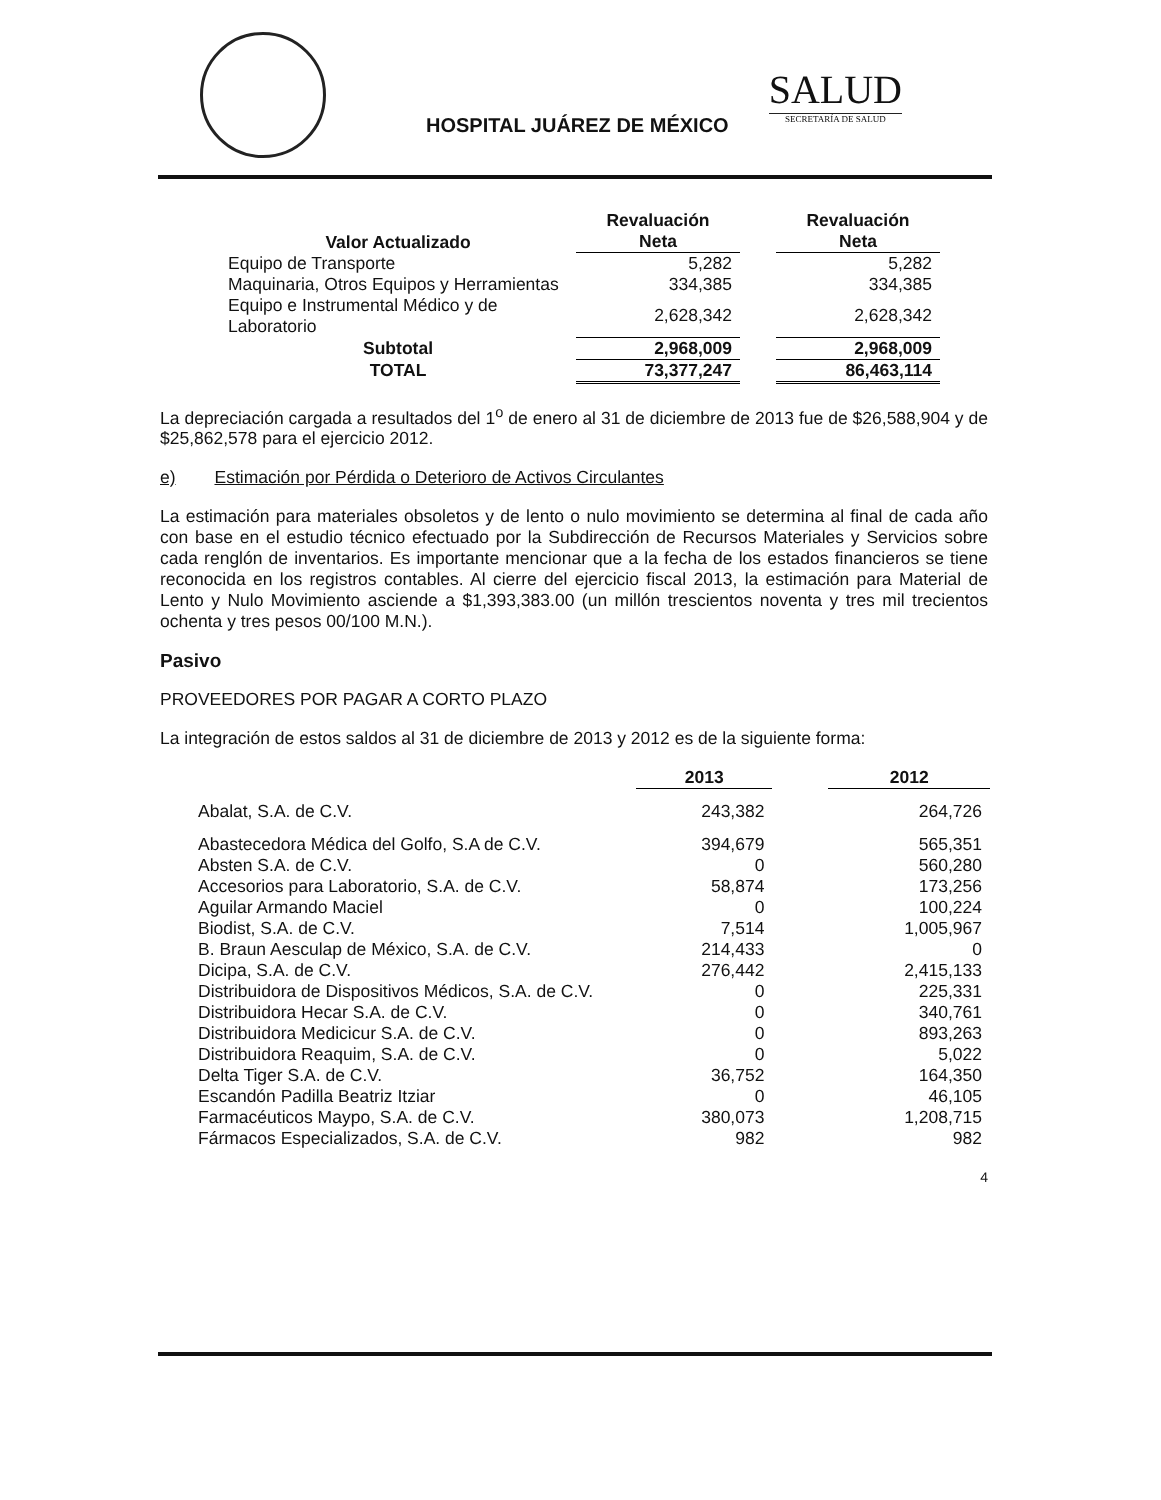HOSPITAL JUÁREZ DE MÉXICO
SALUD
SECRETARÍA DE SALUD
| Valor Actualizado | Revaluación Neta | | Revaluación Neta |
| --- | --- | --- | --- |
| Equipo de Transporte | 5,282 | | 5,282 |
| Maquinaria, Otros Equipos y Herramientas | 334,385 | | 334,385 |
| Equipo e Instrumental Médico y de Laboratorio | 2,628,342 | | 2,628,342 |
| Subtotal | 2,968,009 | | 2,968,009 |
| TOTAL | 73,377,247 | | 86,463,114 |
La depreciación cargada a resultados del 1<sup>o</sup> de enero al 31 de diciembre de 2013 fue de $26,588,904 y de $25,862,578 para el ejercicio 2012.
e) Estimación por Pérdida o Deterioro de Activos Circulantes
La estimación para materiales obsoletos y de lento o nulo movimiento se determina al final de cada año con base en el estudio técnico efectuado por la Subdirección de Recursos Materiales y Servicios sobre cada renglón de inventarios. Es importante mencionar que a la fecha de los estados financieros se tiene reconocida en los registros contables. Al cierre del ejercicio fiscal 2013, la estimación para Material de Lento y Nulo Movimiento asciende a $1,393,383.00 (un millón trescientos noventa y tres mil trecientos ochenta y tres pesos 00/100 M.N.).
Pasivo
PROVEEDORES POR PAGAR A CORTO PLAZO
La integración de estos saldos al 31 de diciembre de 2013 y 2012 es de la siguiente forma:
| | 2013 | | 2012 |
| --- | --- | --- | --- |
| Abalat, S.A. de C.V. | 243,382 | | 264,726 |
| Abastecedora Médica del Golfo, S.A de C.V. | 394,679 | | 565,351 |
| Absten S.A. de C.V. | 0 | | 560,280 |
| Accesorios para Laboratorio, S.A. de C.V. | 58,874 | | 173,256 |
| Aguilar Armando Maciel | 0 | | 100,224 |
| Biodist, S.A. de C.V. | 7,514 | | 1,005,967 |
| B. Braun Aesculap de México, S.A. de C.V. | 214,433 | | 0 |
| Dicipa, S.A. de C.V. | 276,442 | | 2,415,133 |
| Distribuidora de Dispositivos Médicos, S.A. de C.V. | 0 | | 225,331 |
| Distribuidora Hecar S.A. de C.V. | 0 | | 340,761 |
| Distribuidora Medicicur S.A. de C.V. | 0 | | 893,263 |
| Distribuidora Reaquim, S.A. de C.V. | 0 | | 5,022 |
| Delta Tiger S.A. de C.V. | 36,752 | | 164,350 |
| Escandón Padilla Beatriz Itziar | 0 | | 46,105 |
| Farmacéuticos Maypo, S.A. de C.V. | 380,073 | | 1,208,715 |
| Fármacos Especializados, S.A. de C.V. | 982 | | 982 |
4